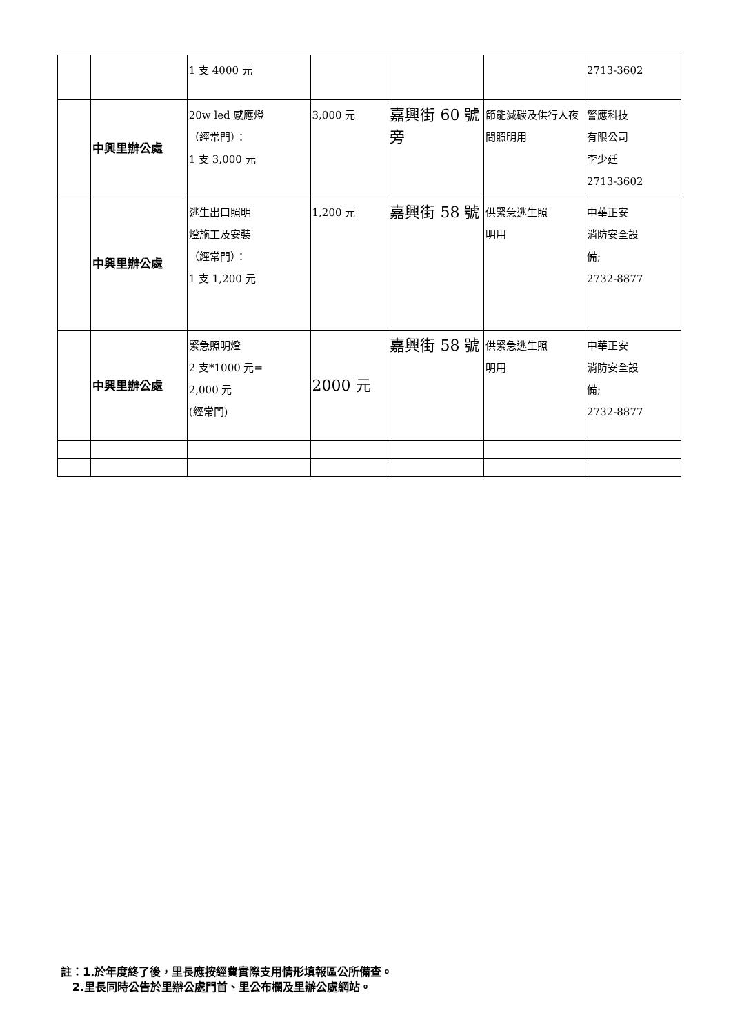| | | 1 支 4000 元 | | | | 2713-3602 |
| | 中興里辦公處 | 20w led 感應燈 （經常門）： 1 支 3,000 元 | 3,000 元 | 嘉興街 60 號旁 | 節能減碳及供行人夜間照明用 | 警應科技 有限公司 李少廷 2713-3602 |
| | 中興里辦公處 | 逃生出口照明 燈施工及安裝 （經常門）： 1 支 1,200 元 | 1,200 元 | 嘉興街 58 號 | 供緊急逃生照 明用 | 中華正安 消防安全設 備; 2732-8877 |
| | 中興里辦公處 | 緊急照明燈 2 支*1000 元= 2,000 元 (經常門) | 2000 元 | 嘉興街 58 號 | 供緊急逃生照 明用 | 中華正安 消防安全設 備; 2732-8877 |
註：1.於年度終了後，里長應按經費實際支用情形填報區公所備查。
2.里長同時公告於里辦公處門首、里公布欄及里辦公處網站。